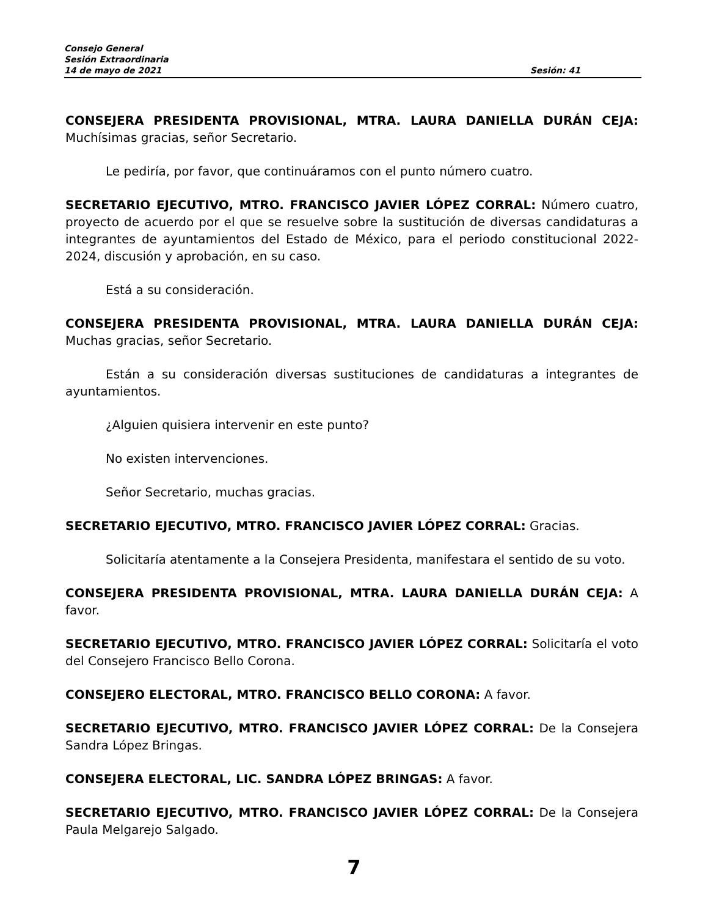Consejo General
Sesión Extraordinaria
14 de mayo de 2021 Sesión: 41
CONSEJERA PRESIDENTA PROVISIONAL, MTRA. LAURA DANIELLA DURÁN CEJA: Muchísimas gracias, señor Secretario.
Le pediría, por favor, que continuáramos con el punto número cuatro.
SECRETARIO EJECUTIVO, MTRO. FRANCISCO JAVIER LÓPEZ CORRAL: Número cuatro, proyecto de acuerdo por el que se resuelve sobre la sustitución de diversas candidaturas a integrantes de ayuntamientos del Estado de México, para el periodo constitucional 2022-2024, discusión y aprobación, en su caso.
Está a su consideración.
CONSEJERA PRESIDENTA PROVISIONAL, MTRA. LAURA DANIELLA DURÁN CEJA: Muchas gracias, señor Secretario.
Están a su consideración diversas sustituciones de candidaturas a integrantes de ayuntamientos.
¿Alguien quisiera intervenir en este punto?
No existen intervenciones.
Señor Secretario, muchas gracias.
SECRETARIO EJECUTIVO, MTRO. FRANCISCO JAVIER LÓPEZ CORRAL: Gracias.
Solicitaría atentamente a la Consejera Presidenta, manifestara el sentido de su voto.
CONSEJERA PRESIDENTA PROVISIONAL, MTRA. LAURA DANIELLA DURÁN CEJA: A favor.
SECRETARIO EJECUTIVO, MTRO. FRANCISCO JAVIER LÓPEZ CORRAL: Solicitaría el voto del Consejero Francisco Bello Corona.
CONSEJERO ELECTORAL, MTRO. FRANCISCO BELLO CORONA: A favor.
SECRETARIO EJECUTIVO, MTRO. FRANCISCO JAVIER LÓPEZ CORRAL: De la Consejera Sandra López Bringas.
CONSEJERA ELECTORAL, LIC. SANDRA LÓPEZ BRINGAS: A favor.
SECRETARIO EJECUTIVO, MTRO. FRANCISCO JAVIER LÓPEZ CORRAL: De la Consejera Paula Melgarejo Salgado.
7